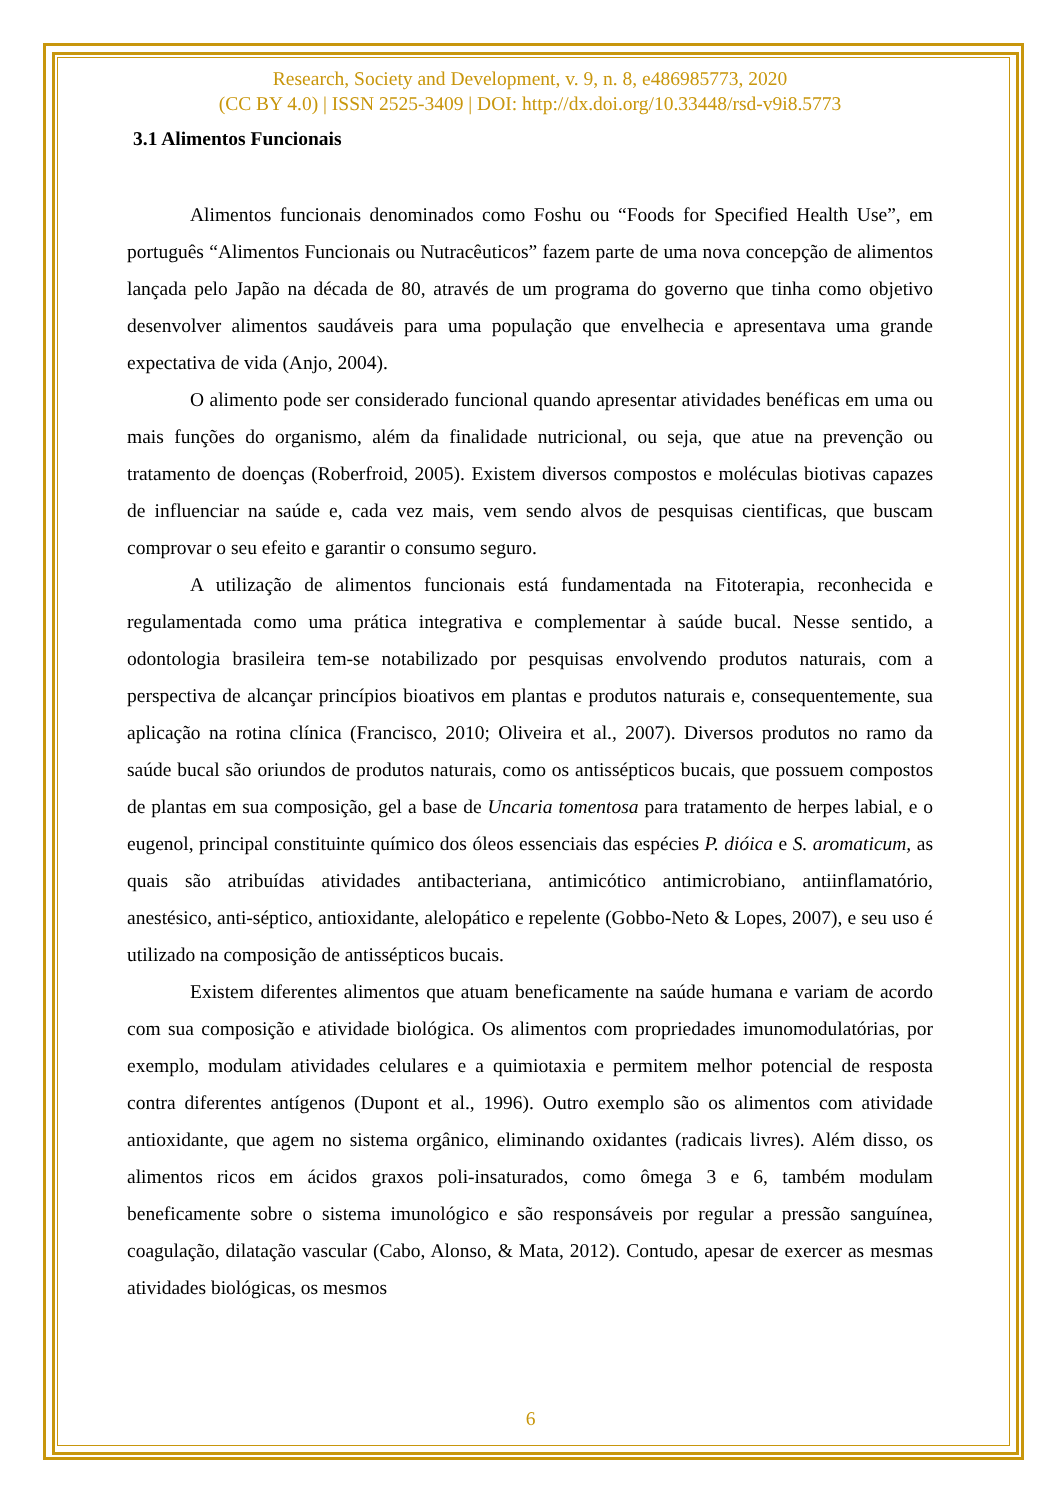Research, Society and Development, v. 9, n. 8, e486985773, 2020
(CC BY 4.0) | ISSN 2525-3409 | DOI: http://dx.doi.org/10.33448/rsd-v9i8.5773
3.1 Alimentos Funcionais
Alimentos funcionais denominados como Foshu ou “Foods for Specified Health Use”, em português “Alimentos Funcionais ou Nutracêuticos” fazem parte de uma nova concepção de alimentos lançada pelo Japão na década de 80, através de um programa do governo que tinha como objetivo desenvolver alimentos saudáveis para uma população que envelhecia e apresentava uma grande expectativa de vida (Anjo, 2004).
O alimento pode ser considerado funcional quando apresentar atividades benéficas em uma ou mais funções do organismo, além da finalidade nutricional, ou seja, que atue na prevenção ou tratamento de doenças (Roberfroid, 2005). Existem diversos compostos e moléculas biotivas capazes de influenciar na saúde e, cada vez mais, vem sendo alvos de pesquisas cientificas, que buscam comprovar o seu efeito e garantir o consumo seguro.
A utilização de alimentos funcionais está fundamentada na Fitoterapia, reconhecida e regulamentada como uma prática integrativa e complementar à saúde bucal. Nesse sentido, a odontologia brasileira tem-se notabilizado por pesquisas envolvendo produtos naturais, com a perspectiva de alcançar princípios bioativos em plantas e produtos naturais e, consequentemente, sua aplicação na rotina clínica (Francisco, 2010; Oliveira et al., 2007). Diversos produtos no ramo da saúde bucal são oriundos de produtos naturais, como os antissépticos bucais, que possuem compostos de plantas em sua composição, gel a base de Uncaria tomentosa para tratamento de herpes labial, e o eugenol, principal constituinte químico dos óleos essenciais das espécies P. dióica e S. aromaticum, as quais são atribuídas atividades antibacteriana, antimicótico antimicrobiano, antiinflamatório, anestésico, anti-séptico, antioxidante, alelopático e repelente (Gobbo-Neto & Lopes, 2007), e seu uso é utilizado na composição de antissépticos bucais.
Existem diferentes alimentos que atuam beneficamente na saúde humana e variam de acordo com sua composição e atividade biológica. Os alimentos com propriedades imunomodulatórias, por exemplo, modulam atividades celulares e a quimiotaxia e permitem melhor potencial de resposta contra diferentes antígenos (Dupont et al., 1996). Outro exemplo são os alimentos com atividade antioxidante, que agem no sistema orgânico, eliminando oxidantes (radicais livres). Além disso, os alimentos ricos em ácidos graxos poli-insaturados, como ômega 3 e 6, também modulam beneficamente sobre o sistema imunológico e são responsáveis por regular a pressão sanguínea, coagulação, dilatação vascular (Cabo, Alonso, & Mata, 2012). Contudo, apesar de exercer as mesmas atividades biológicas, os mesmos
6